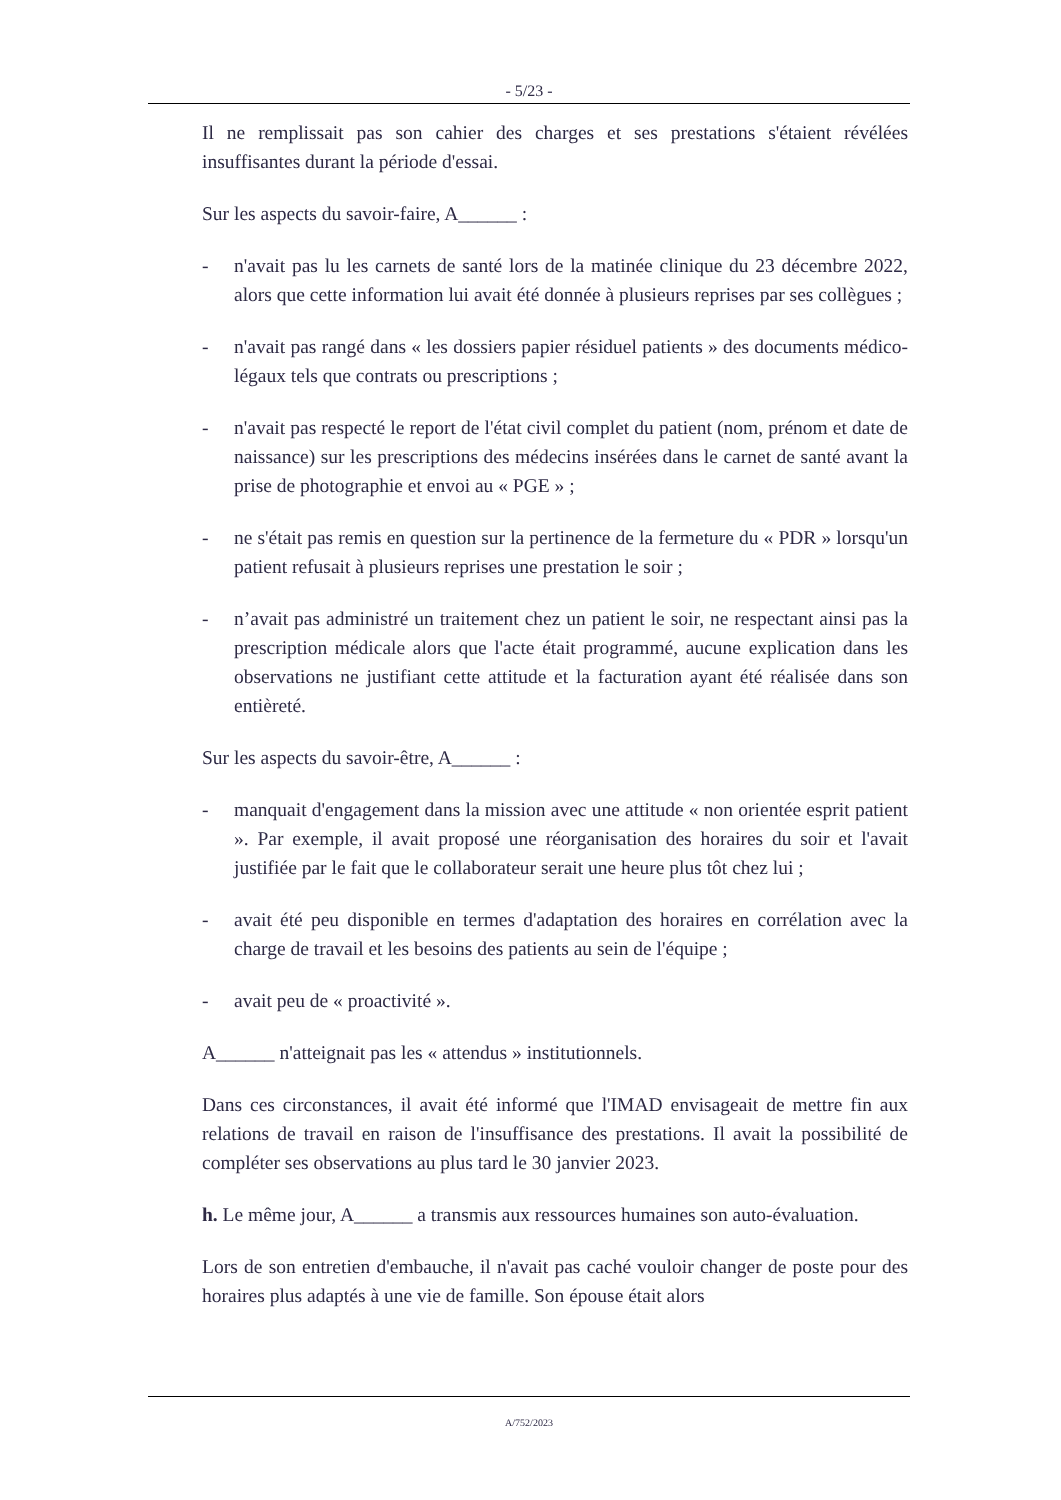- 5/23 -
Il ne remplissait pas son cahier des charges et ses prestations s'étaient révélées insuffisantes durant la période d'essai.
Sur les aspects du savoir-faire, A______ :
- n'avait pas lu les carnets de santé lors de la matinée clinique du 23 décembre 2022, alors que cette information lui avait été donnée à plusieurs reprises par ses collègues ;
- n'avait pas rangé dans « les dossiers papier résiduel patients » des documents médico-légaux tels que contrats ou prescriptions ;
- n'avait pas respecté le report de l'état civil complet du patient (nom, prénom et date de naissance) sur les prescriptions des médecins insérées dans le carnet de santé avant la prise de photographie et envoi au « PGE » ;
- ne s'était pas remis en question sur la pertinence de la fermeture du « PDR » lorsqu'un patient refusait à plusieurs reprises une prestation le soir ;
- n’avait pas administré un traitement chez un patient le soir, ne respectant ainsi pas la prescription médicale alors que l'acte était programmé, aucune explication dans les observations ne justifiant cette attitude et la facturation ayant été réalisée dans son entièreté.
Sur les aspects du savoir-être, A______ :
- manquait d'engagement dans la mission avec une attitude « non orientée esprit patient ». Par exemple, il avait proposé une réorganisation des horaires du soir et l'avait justifiée par le fait que le collaborateur serait une heure plus tôt chez lui ;
- avait été peu disponible en termes d'adaptation des horaires en corrélation avec la charge de travail et les besoins des patients au sein de l'équipe ;
- avait peu de « proactivité ».
A______ n'atteignait pas les « attendus » institutionnels.
Dans ces circonstances, il avait été informé que l'IMAD envisageait de mettre fin aux relations de travail en raison de l'insuffisance des prestations. Il avait la possibilité de compléter ses observations au plus tard le 30 janvier 2023.
h. Le même jour, A______ a transmis aux ressources humaines son auto-évaluation.
Lors de son entretien d'embauche, il n'avait pas caché vouloir changer de poste pour des horaires plus adaptés à une vie de famille. Son épouse était alors
A/752/2023